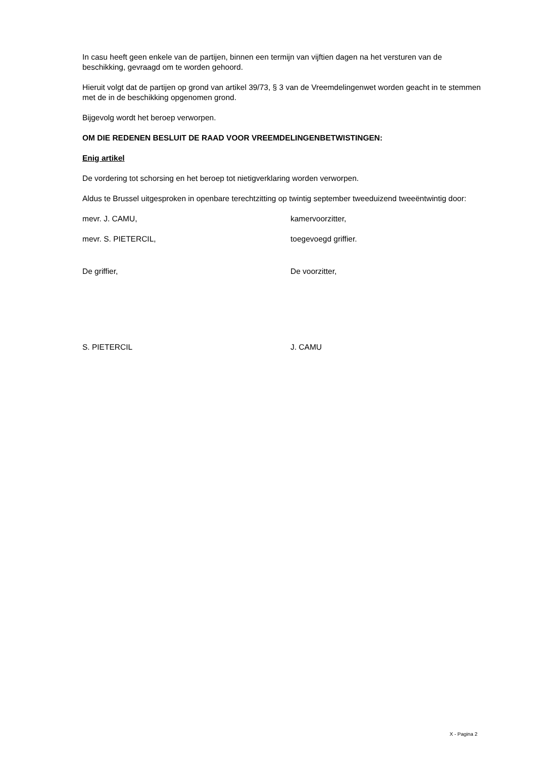In casu heeft geen enkele van de partijen, binnen een termijn van vijftien dagen na het versturen van de beschikking, gevraagd om te worden gehoord.
Hieruit volgt dat de partijen op grond van artikel 39/73, § 3 van de Vreemdelingenwet worden geacht in te stemmen met de in de beschikking opgenomen grond.
Bijgevolg wordt het beroep verworpen.
OM DIE REDENEN BESLUIT DE RAAD VOOR VREEMDELINGENBETWISTINGEN:
Enig artikel
De vordering tot schorsing en het beroep tot nietigverklaring worden verworpen.
Aldus te Brussel uitgesproken in openbare terechtzitting op twintig september tweeduizend tweeëntwintig door:
mevr. J. CAMU, kamervoorzitter,
mevr. S. PIETERCIL, toegevoegd griffier.
De griffier, De voorzitter,
S. PIETERCIL J. CAMU
X - Pagina 2